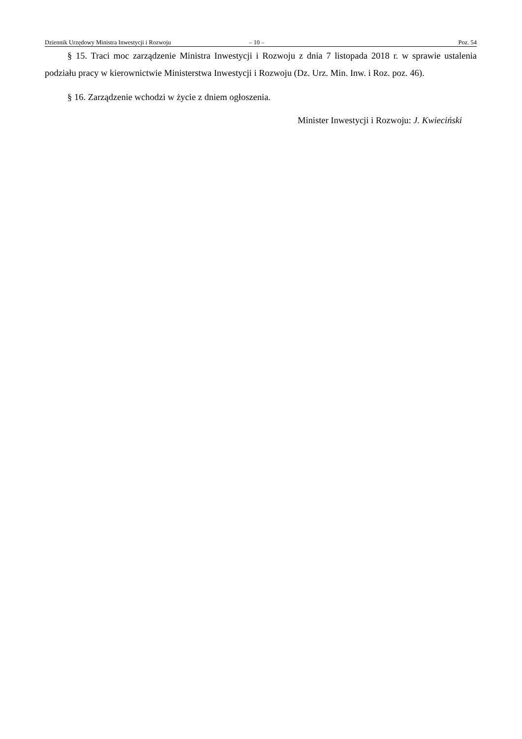Dziennik Urzędowy Ministra Inwestycji i Rozwoju – 10 – Poz. 54
§ 15. Traci moc zarządzenie Ministra Inwestycji i Rozwoju z dnia 7 listopada 2018 r. w sprawie ustalenia podziału pracy w kierownictwie Ministerstwa Inwestycji i Rozwoju (Dz. Urz. Min. Inw. i Roz. poz. 46).
§ 16. Zarządzenie wchodzi w życie z dniem ogłoszenia.
Minister Inwestycji i Rozwoju: J. Kwieciński